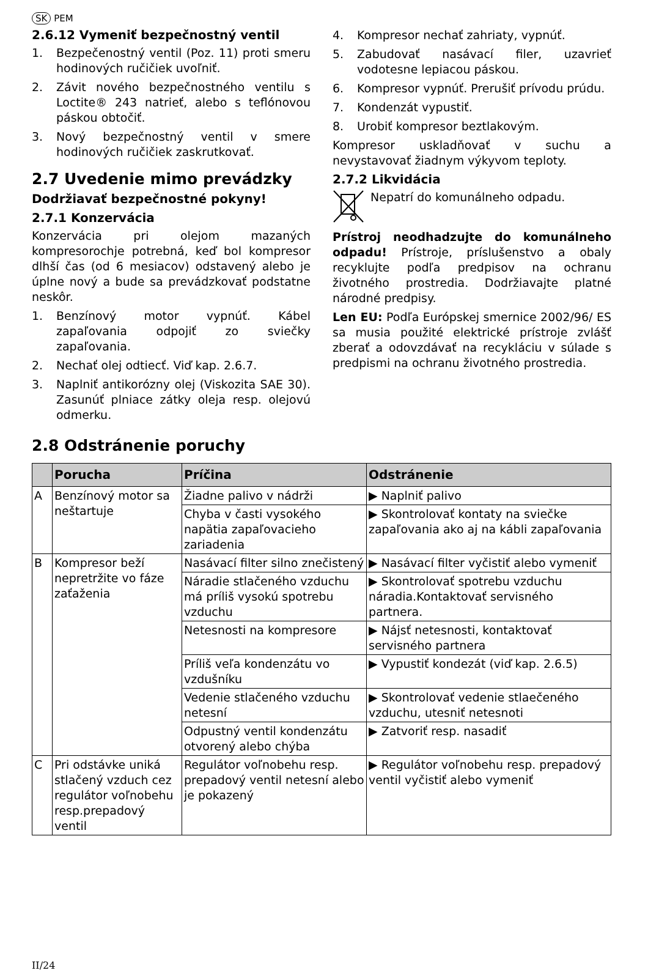SK PEM
2.6.12 Vymeniť bezpečnostný ventil
1. Bezpečenostný ventil (Poz. 11) proti smeru hodinových ručičiek uvoľniť.
2. Závit nového bezpečnostného ventilu s Loctite® 243 natrieť, alebo s teflónovou páskou obtočiť.
3. Nový bezpečnostný ventil v smere hodinových ručičiek zaskrutkovať.
2.7 Uvedenie mimo prevádzky
Dodržiavať bezpečnostné pokyny!
2.7.1 Konzervácia
Konzervácia pri olejom mazaných kompresorochje potrebná, keď bol kompresor dlhší čas (od 6 mesiacov) odstavený alebo je úplne nový a bude sa prevádzkovať podstatne neskôr.
1. Benzínový motor vypnúť. Kábel zapaľovania odpojiť zo sviečky zapaľovania.
2. Nechať olej odtiecť. Viď kap. 2.6.7.
3. Naplniť antikorózny olej (Viskozita SAE 30). Zasunúť plniace zátky oleja resp. olejovú odmerku.
4. Kompresor nechať zahriaty, vypnúť.
5. Zabudovať nasávací filer, uzavrieť vodotesne lepiacou páskou.
6. Kompresor vypnúť. Prerušiť prívodu prúdu.
7. Kondenzát vypustiť.
8. Urobiť kompresor beztlakovým.
Kompresor uskladňovať v suchu a nevystavovať žiadnym výkyvom teploty.
2.7.2 Likvidácia
Nepatrí do komunálneho odpadu.
Prístroj neodhadzujte do komunálneho odpadu! Prístroje, príslušenstvo a obaly recyklujte podľa predpisov na ochranu životného prostredia. Dodržiavajte platné národné predpisy.
Len EU: Podľa Európskej smernice 2002/96/ ES sa musia použité elektrické prístroje zvlášť zberať a odovzdávať na recykláciu v súlade s predpismi na ochranu životného prostredia.
2.8 Odstránenie poruchy
| | Porucha | Príčina | Odstránenie |
| --- | --- | --- | --- |
| A | Benzínový motor sa neštartuje | Žiadne palivo v nádrži | ▶ Naplniť palivo |
| | | Chyba v časti vysokého napätia zapaľovacieho zariadenia | ▶ Skontrolovať kontaty na sviečke zapaľovania ako aj na kábli zapaľovania |
| B | Kompresor beží nepretržite vo fáze zaťaženia | Nasávací filter silno znečistený | ▶ Nasávací filter vyčistiť alebo vymeniť |
| | | Náradie stlačeného vzduchu má príliš vysokú spotrebu vzduchu | ▶ Skontrolovať spotrebu vzduchu náradia.Kontaktovať servisného partnera. |
| | | Netesnosti na kompresore | ▶ Nájsť netesnosti, kontaktovať servisného partnera |
| | | Príliš veľa kondenzátu vo vzdušníku | ▶ Vypustiť kondezát (viď kap. 2.6.5) |
| | | Vedenie stlačeného vzduchu netesní | ▶ Skontrolovať vedenie stlaečeného vzduchu, utesniť netesnoti |
| | | Odpustný ventil kondenzátu otvorený alebo chýba | ▶ Zatvoriť resp. nasadiť |
| C | Pri odstávke uniká stlačený vzduch cez regulátor voľnobehu resp.prepadový ventil | Regulátor voľnobehu resp. prepadový ventil netesní alebo je pokazený | ▶ Regulátor voľnobehu resp. prepadový ventil vyčistiť alebo vymeniť |
II/24